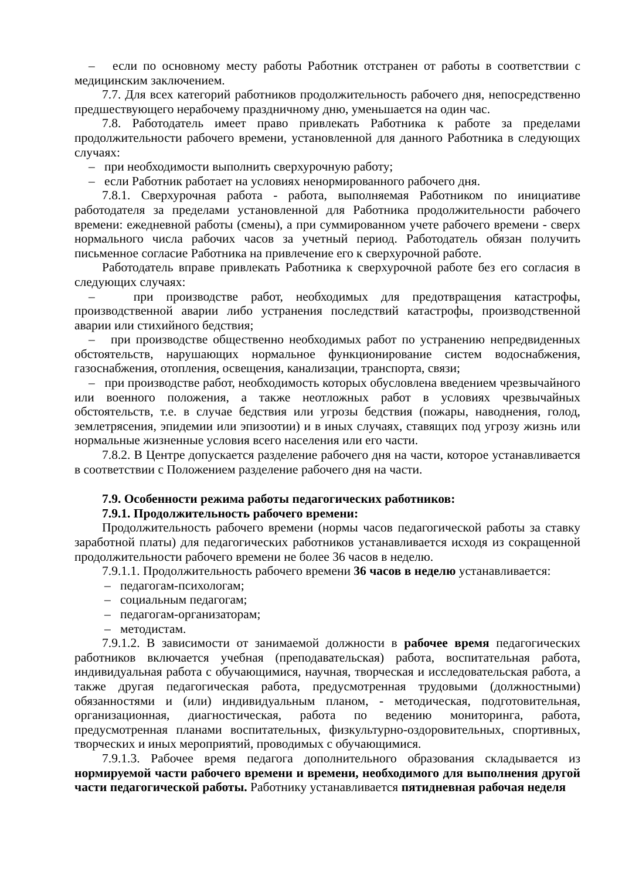– если по основному месту работы Работник отстранен от работы в соответствии с медицинским заключением.
7.7. Для всех категорий работников продолжительность рабочего дня, непосредственно предшествующего нерабочему праздничному дню, уменьшается на один час.
7.8. Работодатель имеет право привлекать Работника к работе за пределами продолжительности рабочего времени, установленной для данного Работника в следующих случаях:
– при необходимости выполнить сверхурочную работу;
– если Работник работает на условиях ненормированного рабочего дня.
7.8.1. Сверхурочная работа - работа, выполняемая Работником по инициативе работодателя за пределами установленной для Работника продолжительности рабочего времени: ежедневной работы (смены), а при суммированном учете рабочего времени - сверх нормального числа рабочих часов за учетный период. Работодатель обязан получить письменное согласие Работника на привлечение его к сверхурочной работе.
Работодатель вправе привлекать Работника к сверхурочной работе без его согласия в следующих случаях:
– при производстве работ, необходимых для предотвращения катастрофы, производственной аварии либо устранения последствий катастрофы, производственной аварии или стихийного бедствия;
– при производстве общественно необходимых работ по устранению непредвиденных обстоятельств, нарушающих нормальное функционирование систем водоснабжения, газоснабжения, отопления, освещения, канализации, транспорта, связи;
– при производстве работ, необходимость которых обусловлена введением чрезвычайного или военного положения, а также неотложных работ в условиях чрезвычайных обстоятельств, т.е. в случае бедствия или угрозы бедствия (пожары, наводнения, голод, землетрясения, эпидемии или эпизоотии) и в иных случаях, ставящих под угрозу жизнь или нормальные жизненные условия всего населения или его части.
7.8.2. В Центре допускается разделение рабочего дня на части, которое устанавливается в соответствии с Положением разделение рабочего дня на части.
7.9. Особенности режима работы педагогических работников:
7.9.1. Продолжительность рабочего времени:
Продолжительность рабочего времени (нормы часов педагогической работы за ставку заработной платы) для педагогических работников устанавливается исходя из сокращенной продолжительности рабочего времени не более 36 часов в неделю.
7.9.1.1. Продолжительность рабочего времени 36 часов в неделю устанавливается:
– педагогам-психологам;
– социальным педагогам;
– педагогам-организаторам;
– методистам.
7.9.1.2. В зависимости от занимаемой должности в рабочее время педагогических работников включается учебная (преподавательская) работа, воспитательная работа, индивидуальная работа с обучающимися, научная, творческая и исследовательская работа, а также другая педагогическая работа, предусмотренная трудовыми (должностными) обязанностями и (или) индивидуальным планом, - методическая, подготовительная, организационная, диагностическая, работа по ведению мониторинга, работа, предусмотренная планами воспитательных, физкультурно-оздоровительных, спортивных, творческих и иных мероприятий, проводимых с обучающимися.
7.9.1.3. Рабочее время педагога дополнительного образования складывается из нормируемой части рабочего времени и времени, необходимого для выполнения другой части педагогической работы. Работнику устанавливается пятидневная рабочая неделя